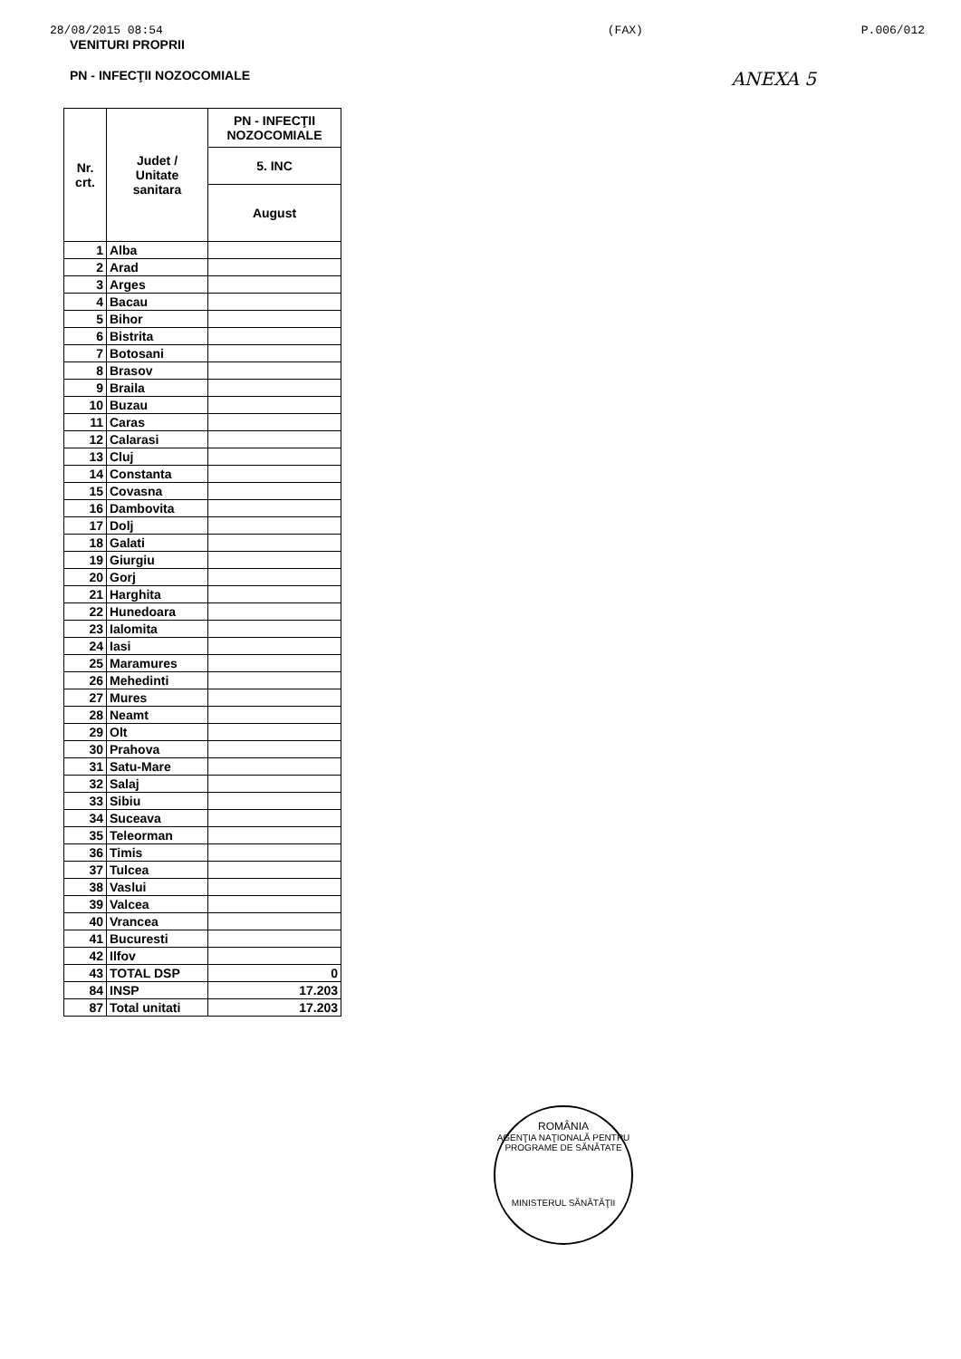28/08/2015 08:54 (FAX) P.006/012
VENITURI PROPRII
PN - INFECŢII NOZOCOMIALE ANEXA 5
| Nr. crt. | Judet / Unitate sanitara | PN - INFECŢII NOZOCOMIALE |
| --- | --- | --- |
| | | 5. INC |
| | | August |
| 1 | Alba | |
| 2 | Arad | |
| 3 | Arges | |
| 4 | Bacau | |
| 5 | Bihor | |
| 6 | Bistrita | |
| 7 | Botosani | |
| 8 | Brasov | |
| 9 | Braila | |
| 10 | Buzau | |
| 11 | Caras | |
| 12 | Calarasi | |
| 13 | Cluj | |
| 14 | Constanta | |
| 15 | Covasna | |
| 16 | Dambovita | |
| 17 | Dolj | |
| 18 | Galati | |
| 19 | Giurgiu | |
| 20 | Gorj | |
| 21 | Harghita | |
| 22 | Hunedoara | |
| 23 | Ialomita | |
| 24 | Iasi | |
| 25 | Maramures | |
| 26 | Mehedinti | |
| 27 | Mures | |
| 28 | Neamt | |
| 29 | Olt | |
| 30 | Prahova | |
| 31 | Satu-Mare | |
| 32 | Salaj | |
| 33 | Sibiu | |
| 34 | Suceava | |
| 35 | Teleorman | |
| 36 | Timis | |
| 37 | Tulcea | |
| 38 | Vaslui | |
| 39 | Valcea | |
| 40 | Vrancea | |
| 41 | Bucuresti | |
| 42 | Ilfov | |
| 43 | TOTAL DSP | 0 |
| 84 | INSP | 17.203 |
| 87 | Total unitati | 17.203 |
ROMÂNIA
AGENŢIA NAŢIONALĂ PENTRU PROGRAME DE SĂNĂTATE
MINISTERUL SĂNĂTĂŢII